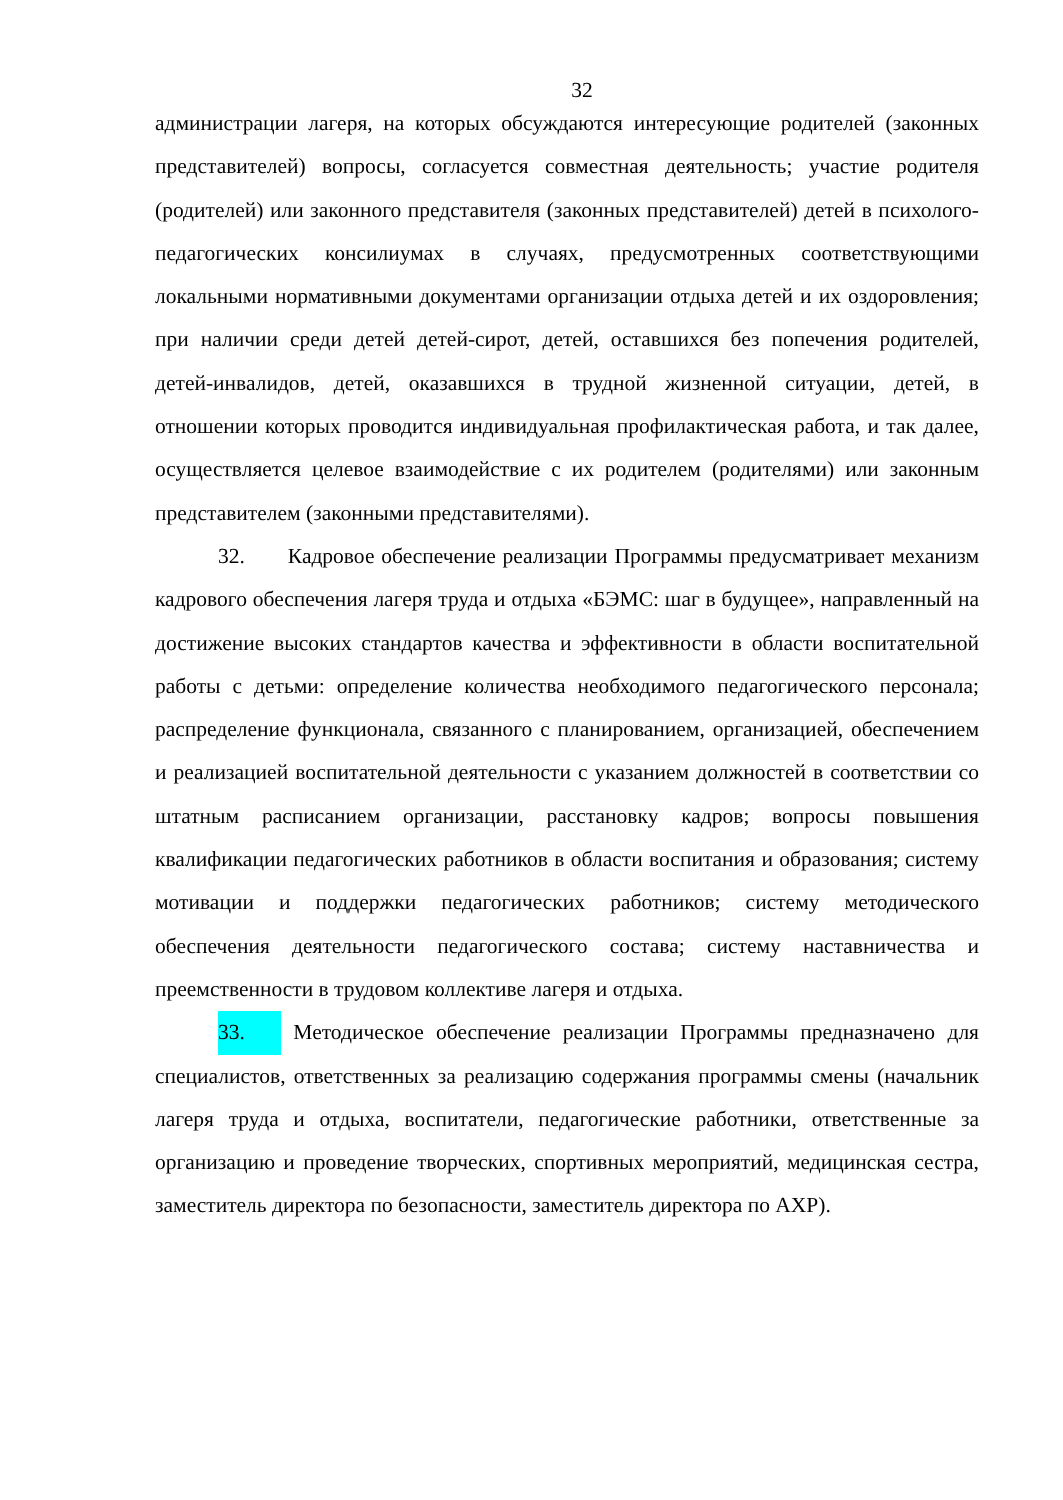32
администрации лагеря, на которых обсуждаются интересующие родителей (законных представителей) вопросы, согласуется совместная деятельность; участие родителя (родителей) или законного представителя (законных представителей) детей в психолого-педагогических консилиумах в случаях, предусмотренных соответствующими локальными нормативными документами организации отдыха детей и их оздоровления; при наличии среди детей детей-сирот, детей, оставшихся без попечения родителей, детей-инвалидов, детей, оказавшихся в трудной жизненной ситуации, детей, в отношении которых проводится индивидуальная профилактическая работа, и так далее, осуществляется целевое взаимодействие с их родителем (родителями) или законным представителем (законными представителями).
32. Кадровое обеспечение реализации Программы предусматривает механизм кадрового обеспечения лагеря труда и отдыха «БЭМС: шаг в будущее», направленный на достижение высоких стандартов качества и эффективности в области воспитательной работы с детьми: определение количества необходимого педагогического персонала; распределение функционала, связанного с планированием, организацией, обеспечением и реализацией воспитательной деятельности с указанием должностей в соответствии со штатным расписанием организации, расстановку кадров; вопросы повышения квалификации педагогических работников в области воспитания и образования; систему мотивации и поддержки педагогических работников; систему методического обеспечения деятельности педагогического состава; систему наставничества и преемственности в трудовом коллективе лагеря и отдыха.
33. Методическое обеспечение реализации Программы предназначено для специалистов, ответственных за реализацию содержания программы смены (начальник лагеря труда и отдыха, воспитатели, педагогические работники, ответственные за организацию и проведение творческих, спортивных мероприятий, медицинская сестра, заместитель директора по безопасности, заместитель директора по АХР).